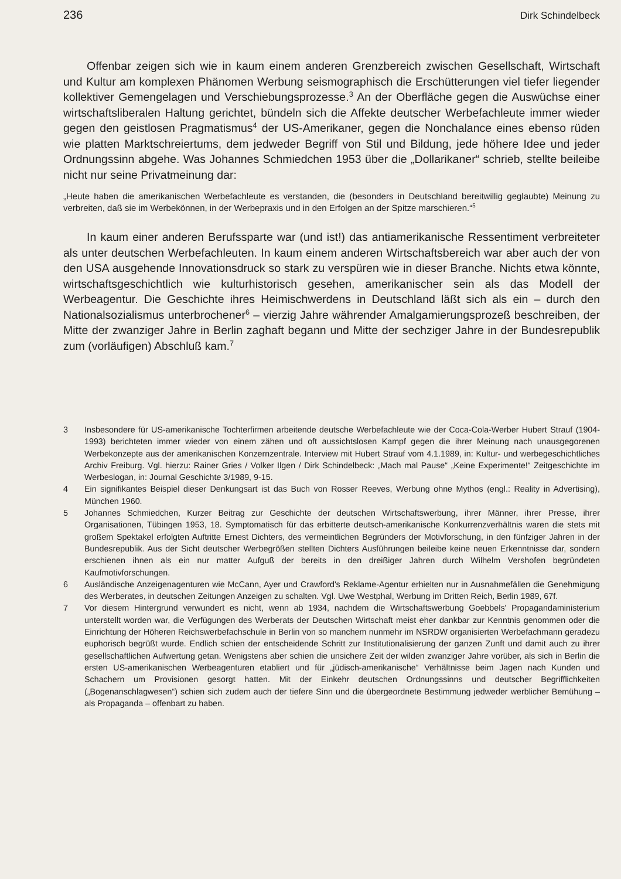236 Dirk Schindelbeck
Offenbar zeigen sich wie in kaum einem anderen Grenzbereich zwischen Gesellschaft, Wirtschaft und Kultur am komplexen Phänomen Werbung seismographisch die Erschütterungen viel tiefer liegender kollektiver Gemengelagen und Verschiebungsprozesse.<sup>3</sup> An der Oberfläche gegen die Auswüchse einer wirtschaftsliberalen Haltung gerichtet, bündeln sich die Affekte deutscher Werbefachleute immer wieder gegen den geistlosen Pragmatismus<sup>4</sup> der US-Amerikaner, gegen die Nonchalance eines ebenso rüden wie platten Marktschreiertums, dem jedweder Begriff von Stil und Bildung, jede höhere Idee und jeder Ordnungssinn abgehe. Was Johannes Schmiedchen 1953 über die „Dollarikaner“ schrieb, stellte beileibe nicht nur seine Privatmeinung dar:
„Heute haben die amerikanischen Werbefachleute es verstanden, die (besonders in Deutschland bereitwillig geglaubte) Meinung zu verbreiten, daß sie im Werbekönnen, in der Werbepraxis und in den Erfolgen an der Spitze marschieren.“<sup>5</sup>
In kaum einer anderen Berufssparte war (und ist!) das antiamerikanische Ressentiment verbreiteter als unter deutschen Werbefachleuten. In kaum einem anderen Wirtschaftsbereich war aber auch der von den USA ausgehende Innovationsdruck so stark zu verspüren wie in dieser Branche. Nichts etwa könnte, wirtschaftsgeschichtlich wie kulturhistorisch gesehen, amerikanischer sein als das Modell der Werbeagentur. Die Geschichte ihres Heimischwerdens in Deutschland läßt sich als ein – durch den Nationalsozialismus unterbrochener<sup>6</sup> – vierzig Jahre währender Amalgamierungsprozeß beschreiben, der Mitte der zwanziger Jahre in Berlin zaghaft begann und Mitte der sechziger Jahre in der Bundesrepublik zum (vorläufigen) Abschluß kam.<sup>7</sup>
3 Insbesondere für US-amerikanische Tochterfirmen arbeitende deutsche Werbefachleute wie der Coca-Cola-Werber Hubert Strauf (1904-1993) berichteten immer wieder von einem zähen und oft aussichtslosen Kampf gegen die ihrer Meinung nach unausgegorenen Werbekonzepte aus der amerikanischen Konzernzentrale. Interview mit Hubert Strauf vom 4.1.1989, in: Kultur- und werbegeschichtliches Archiv Freiburg. Vgl. hierzu: Rainer Gries / Volker Ilgen / Dirk Schindelbeck: „Mach mal Pause“ „Keine Experimente!“ Zeitgeschichte im Werbeslogan, in: Journal Geschichte 3/1989, 9-15.
4 Ein signifikantes Beispiel dieser Denkungsart ist das Buch von Rosser Reeves, Werbung ohne Mythos (engl.: Reality in Advertising), München 1960.
5 Johannes Schmiedchen, Kurzer Beitrag zur Geschichte der deutschen Wirtschaftswerbung, ihrer Männer, ihrer Presse, ihrer Organisationen, Tübingen 1953, 18. Symptomatisch für das erbitterte deutsch-amerikanische Konkurrenzverhältnis waren die stets mit großem Spektakel erfolgten Auftritte Ernest Dichters, des vermeintlichen Begründers der Motivforschung, in den fünfziger Jahren in der Bundesrepublik. Aus der Sicht deutscher Werbegrößen stellten Dichters Ausführungen beileibe keine neuen Erkenntnisse dar, sondern erschienen ihnen als ein nur matter Aufguß der bereits in den dreißiger Jahren durch Wilhelm Vershofen begründeten Kaufmotivforschungen.
6 Ausländische Anzeigenagenturen wie McCann, Ayer und Crawford's Reklame-Agentur erhielten nur in Ausnahmefällen die Genehmigung des Werberates, in deutschen Zeitungen Anzeigen zu schalten. Vgl. Uwe Westphal, Werbung im Dritten Reich, Berlin 1989, 67f.
7 Vor diesem Hintergrund verwundert es nicht, wenn ab 1934, nachdem die Wirtschaftswerbung Goebbels' Propagandaministerium unterstellt worden war, die Verfügungen des Werberats der Deutschen Wirtschaft meist eher dankbar zur Kenntnis genommen oder die Einrichtung der Höheren Reichswerbefachschule in Berlin von so manchem nunmehr im NSRDW organisierten Werbefachmann geradezu euphorisch begrüßt wurde. Endlich schien der entscheidende Schritt zur Institutionalisierung der ganzen Zunft und damit auch zu ihrer gesellschaftlichen Aufwertung getan. Wenigstens aber schien die unsichere Zeit der wilden zwanziger Jahre vorüber, als sich in Berlin die ersten US-amerikanischen Werbeagenturen etabliert und für „jüdisch-amerikanische“ Verhältnisse beim Jagen nach Kunden und Schachern um Provisionen gesorgt hatten. Mit der Einkehr deutschen Ordnungssinns und deutscher Begrifflichkeiten („Bogenanschlagwesen“) schien sich zudem auch der tiefere Sinn und die übergeordnete Bestimmung jedweder werblicher Bemühung – als Propaganda – offenbart zu haben.